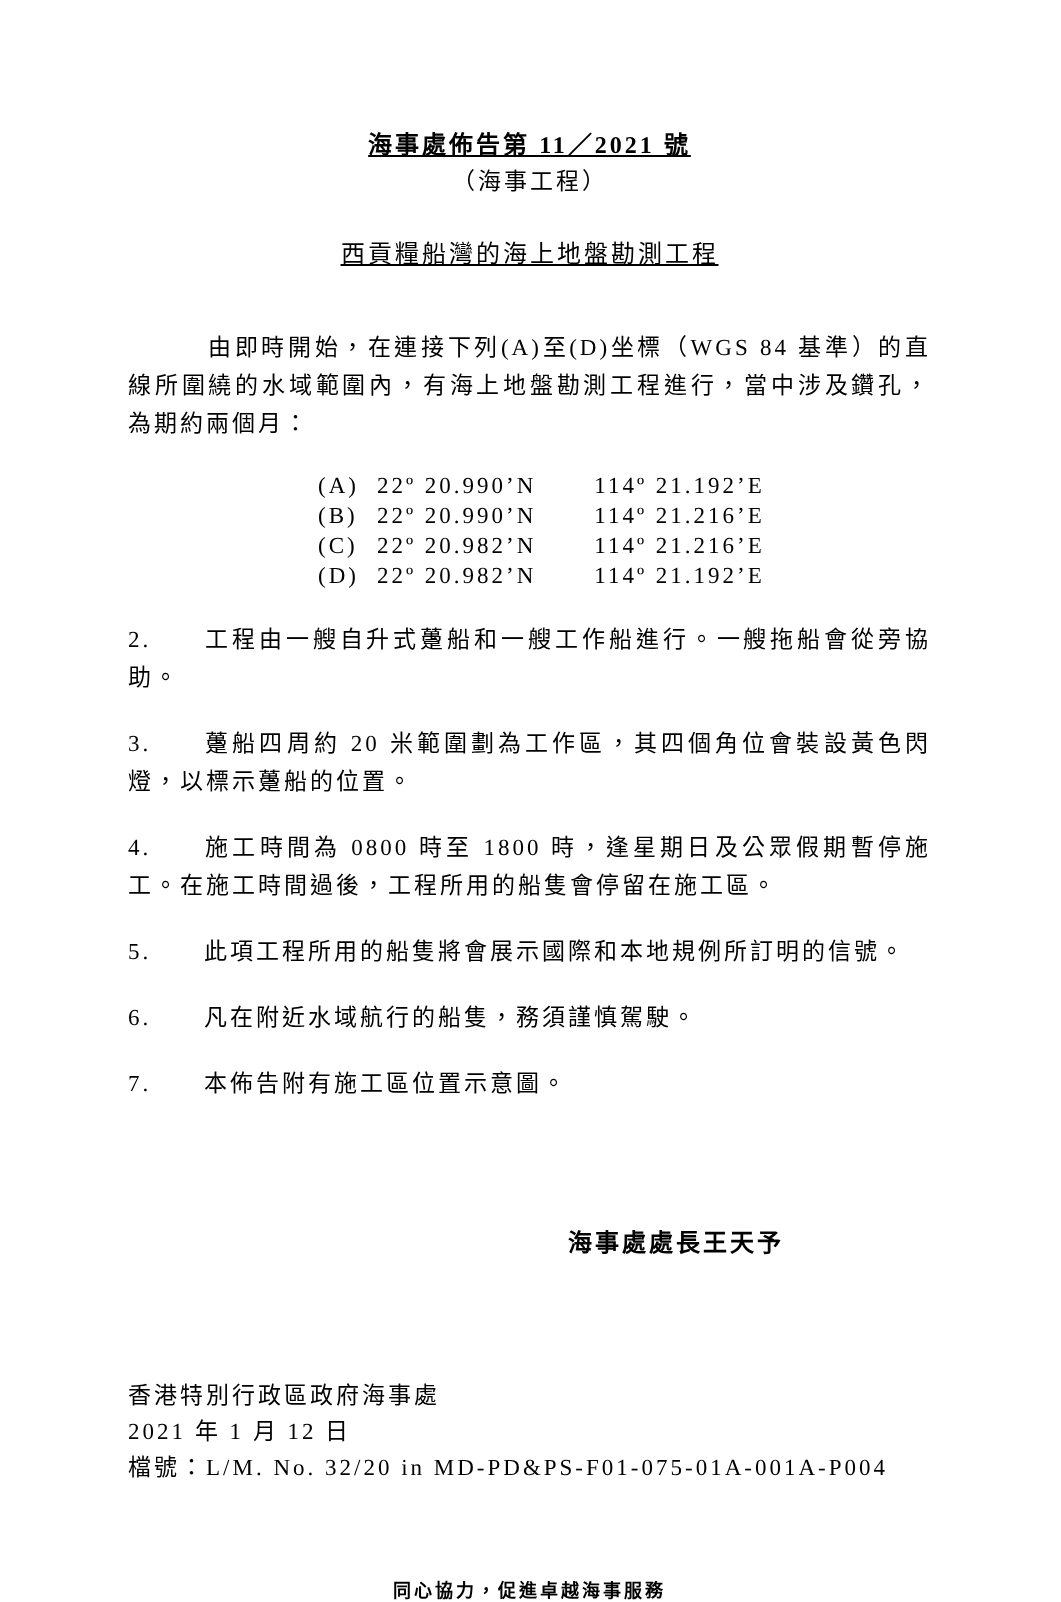海事處佈告第 11／2021 號
（海事工程）
西貢糧船灣的海上地盤勘測工程
由即時開始，在連接下列(A)至(D)坐標（WGS 84 基準）的直線所圍繞的水域範圍內，有海上地盤勘測工程進行，當中涉及鑽孔，為期約兩個月：
| (A) | 22º 20.990’N | 114º 21.192’E |
| (B) | 22º 20.990’N | 114º 21.216’E |
| (C) | 22º 20.982’N | 114º 21.216’E |
| (D) | 22º 20.982’N | 114º 21.192’E |
2. 工程由一艘自升式躉船和一艘工作船進行。一艘拖船會從旁協助。
3. 躉船四周約 20 米範圍劃為工作區，其四個角位會裝設黃色閃燈，以標示躉船的位置。
4. 施工時間為 0800 時至 1800 時，逢星期日及公眾假期暫停施工。在施工時間過後，工程所用的船隻會停留在施工區。
5. 此項工程所用的船隻將會展示國際和本地規例所訂明的信號。
6. 凡在附近水域航行的船隻，務須謹慎駕駛。
7. 本佈告附有施工區位置示意圖。
海事處處長王天予
香港特別行政區政府海事處
2021 年 1 月 12 日
檔號：L/M. No. 32/20 in MD-PD&PS-F01-075-01A-001A-P004
同心協力，促進卓越海事服務